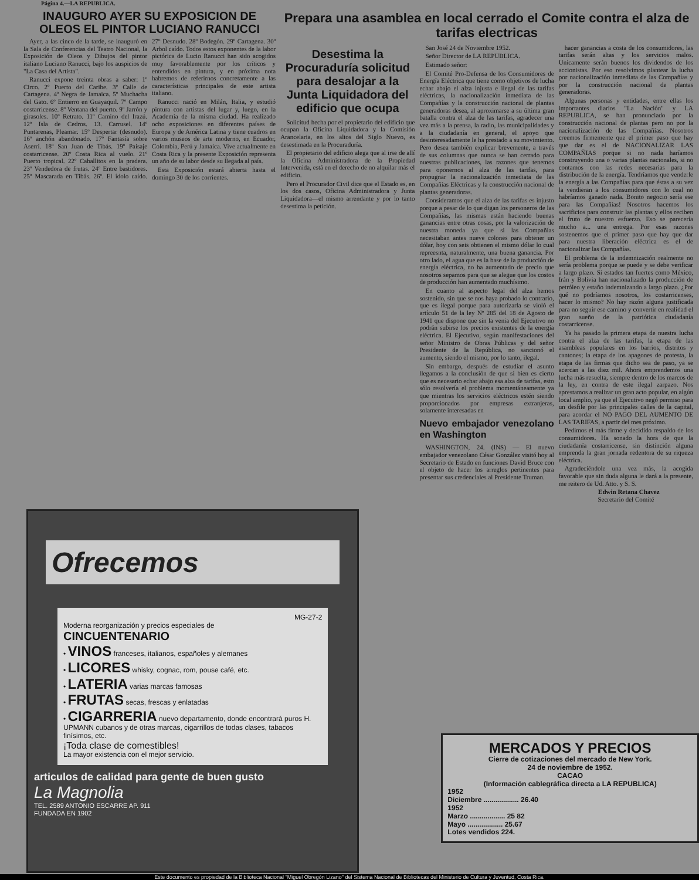Página 4.—LA REPUBLICA.
INAUGURO AYER SU EXPOSICION DE OLEOS EL PINTOR LUCIANO RANUCCI
Ayer, a las cinco de la tarde, se inauguró en la Sala de Conferencias del Teatro Nacional, la Exposición de Oleos y Dibujos del pintor italiano Luciano Ranucci, bajo los auspicios de "La Casa del Artista".
Ranucci expone treinta obras a saber: 1º Circo. 2º Puerto del Caribe. 3º Calle de Cartagena. 4º Negra de Jamaica. 5º Muchacha del Gato. 6º Entierro en Guayaquil. 7º Campo costarricense. 8º Ventana del puerto. 9º Jarrón y girasoles. 10º Retrato. 11º Camino del Irazú. 12º Isla de Cedros. 13. Carrusel. 14º Puntarenas, Pleamar. 15º Despertar (desnudo). 16º anchón abandonado. 17º Fantasía sobre Aserrí. 18º San Juan de Tibás. 19º Paisaje costarricense. 20º Costa Rica al vuelo. 21º Puerto tropical. 22º Caballitos en la pradera. 23º Vendedora de frutas. 24º Entre bastidores. 25º Mascarada en Tibás. 26º. El ídolo caído. 27º Desnudo. 28º Bodegón. 29º Cartagena. 30º Arbol caído. Todos estos exponentes de la labor pictórica de Lucio Ranucci han sido acogidos muy favorablemente por los críticos y entendidos en pintura, y en próxima nota habremos de referirnos concretamente a las características principales de este artista italiano.
Ranucci nació en Milán, Italia, y estudió pintura con artistas del lugar y, luego, en la Academia de la misma ciudad. Ha realizado ocho exposiciones en diferentes países de Europa y de América Latina y tiene cuadros en varios museos de arte moderno, en Ecuador, Colombia, Perú y Jamaica. Vive actualmente en Costa Rica y la presente Exposición representa un año de su labor desde su llegada al país.
Esta Exposición estará abierta hasta el domingo 30 de los corrientes.
Prepara una asamblea en local cerrado el Comite contra el alza de tarifas electricas
Desestima la Procuraduría solicitud para desalojar a la Junta Liquidadora del edificio que ocupa
Solicitud hecha por el propietario del edificio que ocupan la Oficina Liquidadora y la Comisión Arancelaria, en los altos del Siglo Nuevo, es desestimada en la Procuraduría.
El propietario del edificio alega que al irse de allí la Oficina Administradora de la Propiedad Intervenida, está en el derecho de no alquilar más el edificio.
Pero el Procurador Civil dice que el Estado es, en los dos casos, Oficina Administradora y Junta Liquidadora—el mismo arrendante y por lo tanto desestima la petición.
San José 24 de Noviembre 1952.
Señor Director de LA REPUBLICA.
Estimado señor:
El Comité Pro-Defensa de los Consumidores de Energía Eléctrica que tiene como objetivos de lucha echar abajo el alza injusta e ilegal de las tarifas eléctricas, la nacionalización inmediata de las Compañías y la construcción nacional de plantas generadoras desea, al aproximarse a su última gran batalla contra el alza de las tarifas, agradecer una vez más a la prensa, la radio, las municipalidades y a la ciudadanía en general, el apoyo que desinteresadamente le ha prestado a su movimiento. Pero desea también explicar brevemente, a través de sus columnas que nunca se han cerrado para nuestras publicaciones, las razones que tenemos para oponernos al alza de las tarifas, para propugnar la nacionalización inmediata de las Compañías Eléctricas y la construcción nacional de plantas generadoras.
Consideramos que el alza de las tarifas es injusto porque a pesar de lo que digan los personeros de las Compañías, las mismas están haciendo buenas ganancias entre otras cosas, por la valorización de nuestra moneda ya que si las Compañías necesitaban antes nueve colones para obtener un dólar, hoy con seis obtienen el mismo dólar lo cual repreesnta, naturalmente, una buena ganancia. Por otro lado, el agua que es la base de la producción de energía eléctrica, no ha aumentado de precio que nosotros sepamos para que se alegue que los costos de producción han aumentado muchísimo.
En cuanto al aspecto legal del alza hemos sostenido, sin que se nos haya probado lo contrario, que es ilegal porque para autorizarla se violó el artículo 51 de la ley Nº 285 del 18 de Agosto de 1941 que dispone que sin la venia del Ejecutivo no podrán subirse los precios existentes de la energía eléctrica. El Ejecutivo, según manifestaciones del señor Ministro de Obras Públicas y del señor Presidente de la República, no sancionó el aumento, siendo el mismo, por lo tanto, ilegal.
Sin embargo, después de estudiar el asunto llegamos a la conclusión de que si bien es cierto que es necesario echar abajo esa alza de tarifas, esto sólo resolvería el problema momentáneamente ya que mientras los servicios eléctricos estén siendo proporcionados por empresas extranjeras, solamente interesadas en
Nuevo embajador venezolano en Washington
WASHINGTON, 24. (INS) — El nuevo embajador venezolano César González visitó hoy al Secretario de Estado en funciones David Bruce con el objeto de hacer los arreglos pertinentes para presentar sus credenciales al Presidente Truman.
hacer ganancias a costa de los consumidores, las tarifas serán altas y los servicios malos. Unicamente serán buenos los dividendos de los accionistas. Por eso resolvimos plantear la lucha por nacionalización inmediata de las Compañías y por la construcción nacional de plantas generadoras.
Algunas personas y entidades, entre ellas los importantes diarios "La Nación" y LA REPUBLICA, se han pronunciado por la construcción nacional de plantas pero no por la nacionalización de las Compañías. Nosotros creemos firmemente que el primer paso que hay que dar es el de NACIONALIZAR LAS COMPAÑIAS porque si no nada haríamos construyendo una o varias plantas nacionales, si no contamos con las redes necesarias para la distribución de la energía. Tendríamos que venderle la energía a las Compañías para que éstas a su vez la vendieran a los consumidores con lo cual no habríamos ganado nada. Bonito negocio sería ese para las Compañías! Nosotros hacemos los sacrificios para construir las plantas y ellos reciben el fruto de nuestro esfuerzo. Eso se parecería mucho a... una entrega. Por esas razones sostenemos que el primer paso que hay que dar para nuestra liberación eléctrica es el de nacionalizar las Compañías.
El problema de la indemnización realmente no sería problema porque se puede y se debe verificar a largo plazo. Si estados tan fuertes como México, Irán y Bolivia han nacionalizado la producción de petróleo y estaño indemnizando a largo plazo. ¿Por qué no podríamos nosotros, los costarricenses, hacer lo mismo? No hay razón alguna justificada para no seguir ese camino y convertir en realidad el gran sueño de la patriótica ciudadanía costarricense.
Ya ha pasado la primera etapa de nuestra lucha contra el alza de las tarifas, la etapa de las asambleas populares en los barrios, distritos y cantones; la etapa de los apagones de protesta, la etapa de las firmas que dicho sea de paso, ya se acercan a las diez mil. Ahora emprendemos una lucha más resuelta, siempre dentro de los marcos de la ley, en contra de este ilegal zarpazo. Nos aprestamos a realizar un gran acto popular, en algún local amplio, ya que el Ejecutivo negó permiso para un desfile por las principales calles de la capital, para acordar el NO PAGO DEL AUMENTO DE LAS TARIFAS, a partir del mes próximo.
Pedimos el más firme y decidido respaldo de los consumidores. Ha sonado la hora de que la ciudadanía costarricense, sin distinción alguna emprenda la gran jornada redentora de su riqueza eléctrica.
Agradeciéndole una vez más, la acogida favorable que sin duda alguna le dará a la presente, me reitero de Ud. Atto. y S. S.
Edwin Retana Chavez
Secretario del Comité
Ofrecemos
MG-27-2
Moderna reorganización y precios especiales de CINCUENTENARIO
• VINOS franceses, italianos, españoles y alemanes
• LICORES whisky, cognac, rom, pouse café, etc.
• LATERIA varias marcas famosas
• FRUTAS secas, frescas y enlatadas
• CIGARRERIA nuevo departamento, donde encontrará puros H. UPMANN cubanos y de otras marcas, cigarrillos de todas clases, tabacos finísimos, etc.
¡Toda clase de comestibles!
La mayor existencia con el mejor servicio.
articulos de calidad para gente de buen gusto
La Magnolia
TEL. 2589 ANTONIO ESCARRE AP. 911
FUNDADA EN 1902
MERCADOS Y PRECIOS
Cierre de cotizaciones del mercado de New York.
24 de noviembre de 1952.
CACAO
(Información cablegráfica directa a LA REPUBLICA)
1952
Diciembre .................. 26.40
1952
Marzo .................. 25 82
Mayo .................. 25.67
Lotes vendidos 224.
Este documento es propiedad de la Biblioteca Nacional "Miguel Obregón Lizano" del Sistema Nacional de Bibliotecas del Ministerio de Cultura y Juventud, Costa Rica.